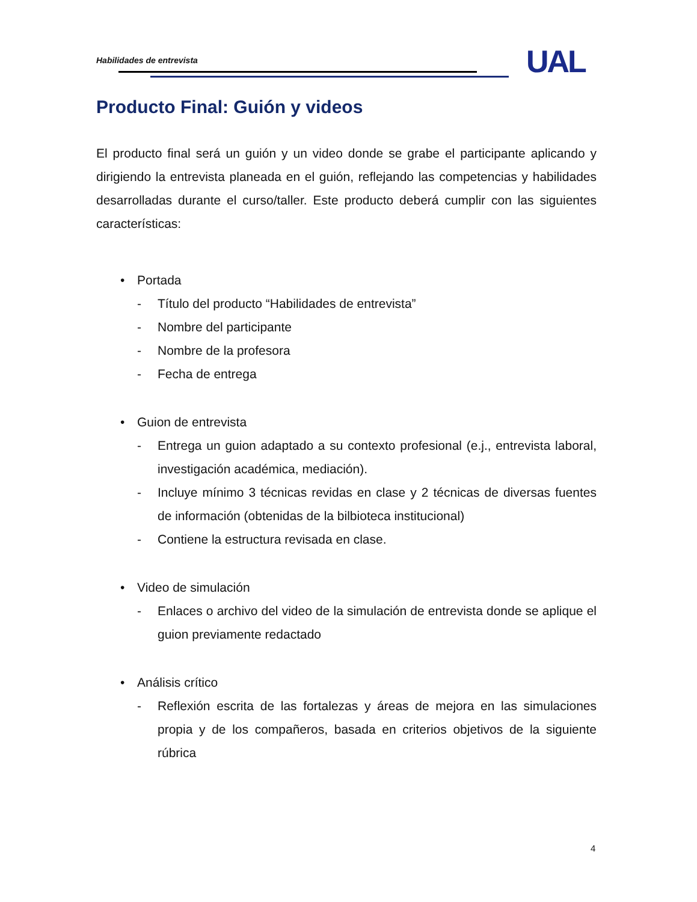Habilidades de entrevista UAL
Producto Final: Guión y videos
El producto final será un guión y un video donde se grabe el participante aplicando y dirigiendo la entrevista planeada en el guión, reflejando las competencias y habilidades desarrolladas durante el curso/taller. Este producto deberá cumplir con las siguientes características:
• Portada
- Título del producto “Habilidades de entrevista”
- Nombre del participante
- Nombre de la profesora
- Fecha de entrega
• Guion de entrevista
- Entrega un guion adaptado a su contexto profesional (e.j., entrevista laboral, investigación académica, mediación).
- Incluye mínimo 3 técnicas revidas en clase y 2 técnicas de diversas fuentes de información (obtenidas de la bilbioteca institucional)
- Contiene la estructura revisada en clase.
• Video de simulación
- Enlaces o archivo del video de la simulación de entrevista donde se aplique el guion previamente redactado
• Análisis crítico
- Reflexión escrita de las fortalezas y áreas de mejora en las simulaciones propia y de los compañeros, basada en criterios objetivos de la siguiente rúbrica
4